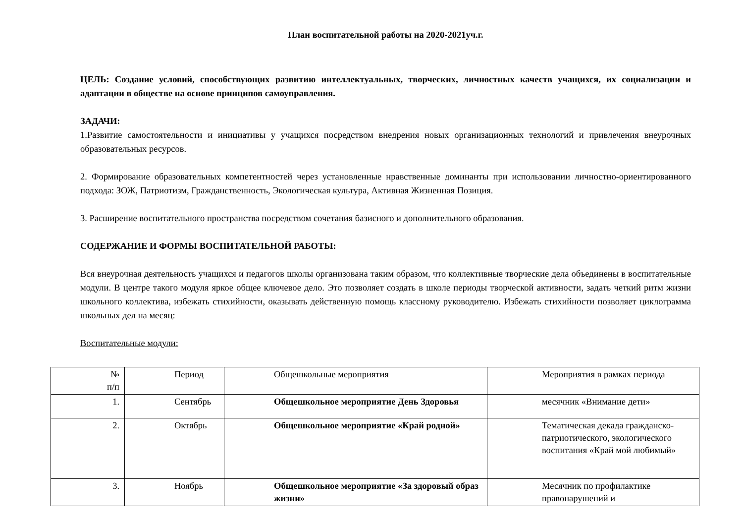План воспитательной работы на 2020-2021уч.г.
ЦЕЛЬ: Создание условий, способствующих развитию интеллектуальных, творческих, личностных качеств учащихся, их социализации и адаптации в обществе на основе принципов самоуправления.
ЗАДАЧИ:
1.Развитие самостоятельности и инициативы у учащихся посредством внедрения новых организационных технологий и привлечения внеурочных образовательных ресурсов.
2. Формирование образовательных компетентностей через установленные нравственные доминанты при использовании личностно-ориентированного подхода: ЗОЖ, Патриотизм, Гражданственность, Экологическая культура, Активная Жизненная Позиция.
3. Расширение воспитательного пространства посредством сочетания базисного и дополнительного образования.
СОДЕРЖАНИЕ И ФОРМЫ ВОСПИТАТЕЛЬНОЙ РАБОТЫ:
Вся внеурочная деятельность учащихся и педагогов школы организована таким образом, что коллективные творческие дела объединены в воспитательные модули. В центре такого модуля яркое общее ключевое дело. Это позволяет создать в школе периоды творческой активности, задать четкий ритм жизни школьного коллектива, избежать стихийности, оказывать действенную помощь классному руководителю. Избежать стихийности позволяет циклограмма школьных дел на месяц:
Воспитательные модули:
| № п/п | Период | Общешкольные мероприятия | Мероприятия в рамках периода |
| 1. | Сентябрь | Общешкольное мероприятие День Здоровья | месячник «Внимание дети» |
| 2. | Октябрь | Общешкольное мероприятие «Край родной» | Тематическая декада гражданско-патриотического, экологического воспитания «Край мой любимый» |
| 3. | Ноябрь | Общешкольное мероприятие «За здоровый образ жизни» | Месячник по профилактике правонарушений и |